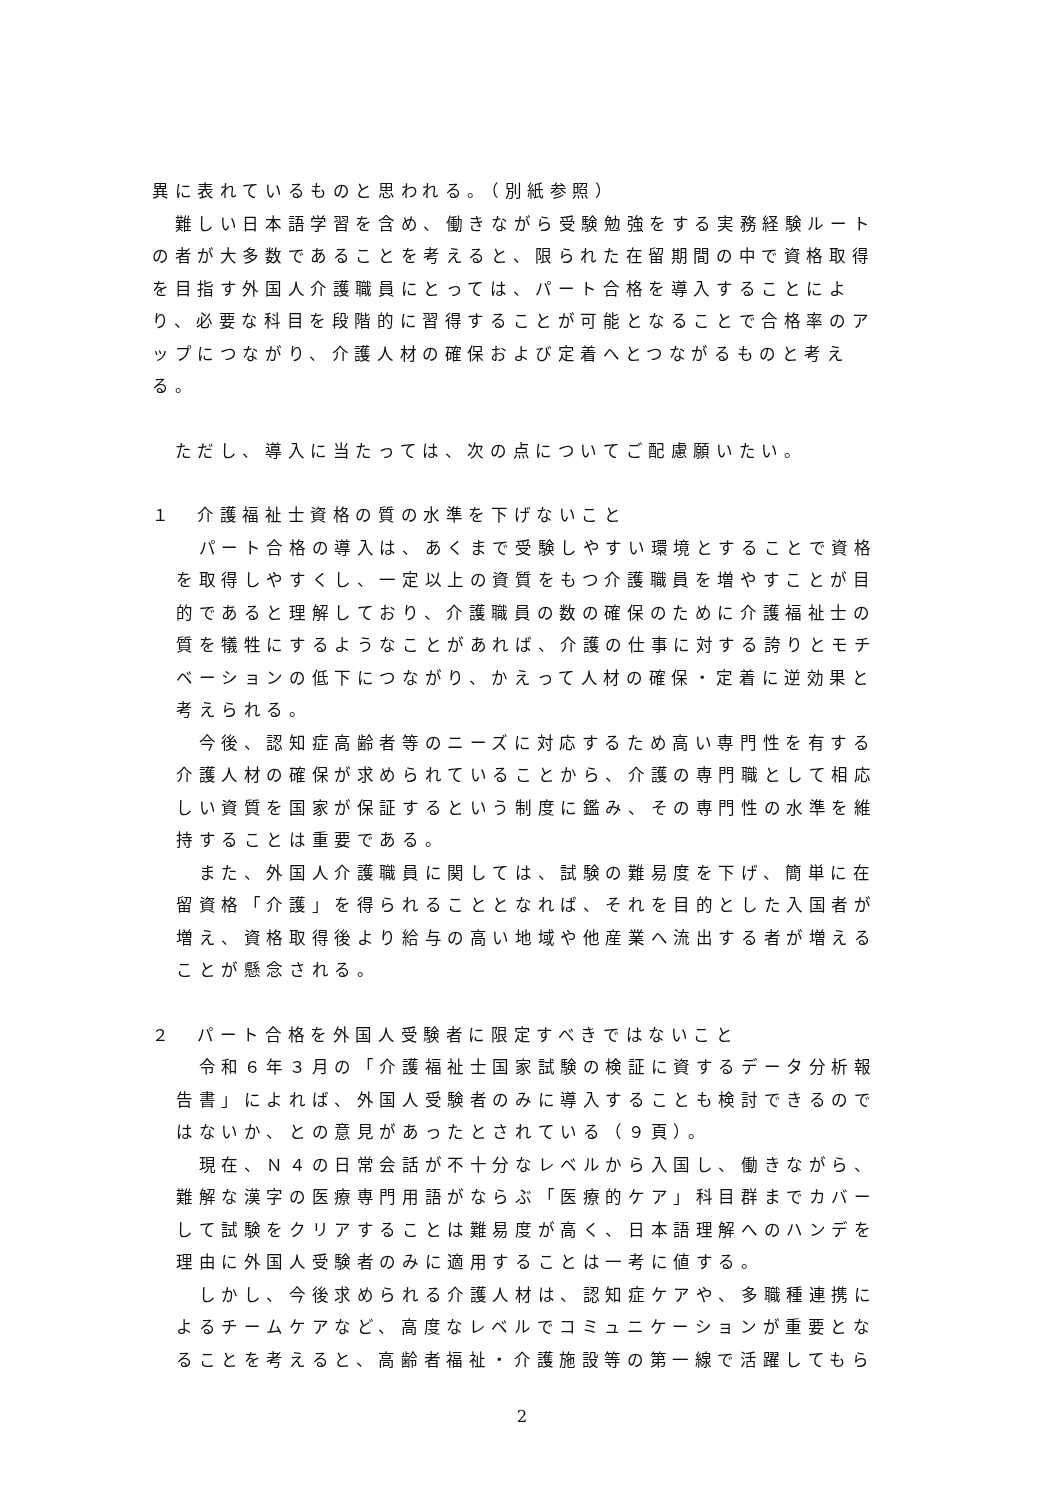異に表れているものと思われる。（別紙参照）
　難しい日本語学習を含め、働きながら受験勉強をする実務経験ルートの者が大多数であることを考えると、限られた在留期間の中で資格取得を目指す外国人介護職員にとっては、パート合格を導入することにより、必要な科目を段階的に習得することが可能となることで合格率のアップにつながり、介護人材の確保および定着へとつながるものと考える。
　ただし、導入に当たっては、次の点についてご配慮願いたい。
１　介護福祉士資格の質の水準を下げないこと
　パート合格の導入は、あくまで受験しやすい環境とすることで資格を取得しやすくし、一定以上の資質をもつ介護職員を増やすことが目的であると理解しており、介護職員の数の確保のために介護福祉士の質を犠牲にするようなことがあれば、介護の仕事に対する誇りとモチベーションの低下につながり、かえって人材の確保・定着に逆効果と考えられる。
　今後、認知症高齢者等のニーズに対応するため高い専門性を有する介護人材の確保が求められていることから、介護の専門職として相応しい資質を国家が保証するという制度に鑑み、その専門性の水準を維持することは重要である。
　また、外国人介護職員に関しては、試験の難易度を下げ、簡単に在留資格「介護」を得られることとなれば、それを目的とした入国者が増え、資格取得後より給与の高い地域や他産業へ流出する者が増えることが懸念される。
２　パート合格を外国人受験者に限定すべきではないこと
　令和６年３月の「介護福祉士国家試験の検証に資するデータ分析報告書」によれば、外国人受験者のみに導入することも検討できるのではないか、との意見があったとされている（９頁）。
　現在、Ｎ４の日常会話が不十分なレベルから入国し、働きながら、難解な漢字の医療専門用語がならぶ「医療的ケア」科目群までカバーして試験をクリアすることは難易度が高く、日本語理解へのハンデを理由に外国人受験者のみに適用することは一考に値する。
　しかし、今後求められる介護人材は、認知症ケアや、多職種連携によるチームケアなど、高度なレベルでコミュニケーションが重要となることを考えると、高齢者福祉・介護施設等の第一線で活躍してもら
2